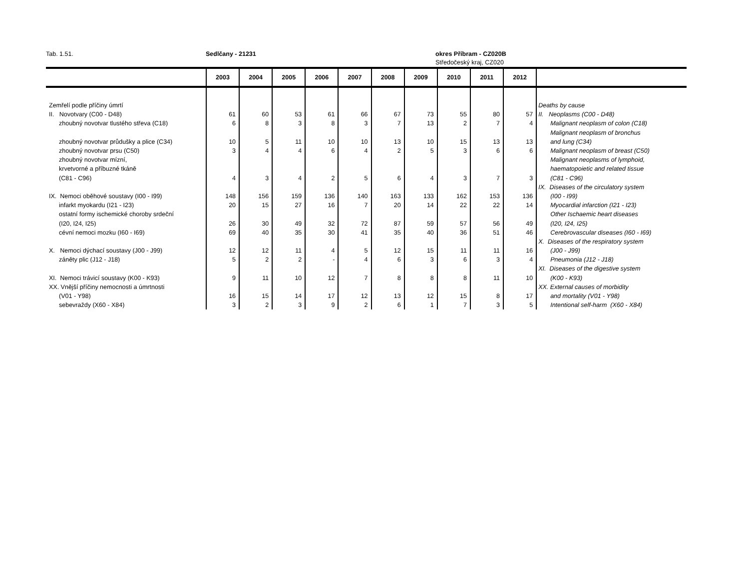Tab. 1.51. Sedlčany - 21231 okres Příbram - CZ020B
Středočeský kraj, CZ020
| | 2003 | 2004 | 2005 | 2006 | 2007 | 2008 | 2009 | 2010 | 2011 | 2012 | |
| --- | --- | --- | --- | --- | --- | --- | --- | --- | --- | --- | --- |
| Zemřelí podle příčiny úmrtí | | | | | | | | | | | Deaths by cause |
| II. Novotvary (C00 - D48) | 61 | 60 | 53 | 61 | 66 | 67 | 73 | 55 | 80 | 57 | II. Neoplasms (C00 - D48) |
| zhoubný novotvar tlustého střeva (C18) | 6 | 8 | 3 | 8 | 3 | 7 | 13 | 2 | 7 | 4 | Malignant neoplasm of colon (C18) |
| | | | | | | | | | | | Malignant neoplasm of bronchus |
| zhoubný novotvar průdušky a plice (C34) | 10 | 5 | 11 | 10 | 10 | 13 | 10 | 15 | 13 | 13 | and lung (C34) |
| zhoubný novotvar prsu (C50) | 3 | 4 | 4 | 6 | 4 | 2 | 5 | 3 | 6 | 6 | Malignant neoplasm of breast (C50) |
| zhoubný novotvar mízní, | | | | | | | | | | | Malignant neoplasms of lymphoid, |
| krvetvorné a příbuzné tkáně | | | | | | | | | | | haematopoietic and related tissue |
| (C81 - C96) | 4 | 3 | 4 | 2 | 5 | 6 | 4 | 3 | 7 | 3 | (C81 - C96) |
| | | | | | | | | | | | IX. Diseases of the circulatory system |
| IX. Nemoci oběhové soustavy (I00 - I99) | 148 | 156 | 159 | 136 | 140 | 163 | 133 | 162 | 153 | 136 | (I00 - I99) |
| infarkt myokardu (I21 - I23) | 20 | 15 | 27 | 16 | 7 | 20 | 14 | 22 | 22 | 14 | Myocardial infarction (I21 - I23) |
| ostatní formy ischemické choroby srdeční | | | | | | | | | | | Other Ischaemic heart diseases |
| (I20, I24, I25) | 26 | 30 | 49 | 32 | 72 | 87 | 59 | 57 | 56 | 49 | (I20, I24, I25) |
| cévní nemoci mozku (I60 - I69) | 69 | 40 | 35 | 30 | 41 | 35 | 40 | 36 | 51 | 46 | Cerebrovascular diseases (I60 - I69) |
| | | | | | | | | | | | X. Diseases of the respiratory system |
| X. Nemoci dýchací soustavy (J00 - J99) | 12 | 12 | 11 | 4 | 5 | 12 | 15 | 11 | 11 | 16 | (J00 - J99) |
| záněty plic (J12 - J18) | 5 | 2 | 2 | - | 4 | 6 | 3 | 6 | 3 | 4 | Pneumonia (J12 - J18) |
| | | | | | | | | | | | XI. Diseases of the digestive system |
| XI. Nemoci trávicí soustavy (K00 - K93) | 9 | 11 | 10 | 12 | 7 | 8 | 8 | 8 | 11 | 10 | (K00 - K93) |
| XX. Vnější příčiny nemocnosti a úmrtnosti | | | | | | | | | | | XX. External causes of morbidity |
| (V01 - Y98) | 16 | 15 | 14 | 17 | 12 | 13 | 12 | 15 | 8 | 17 | and mortality (V01 - Y98) |
| sebevraždy (X60 - X84) | 3 | 2 | 3 | 9 | 2 | 6 | 1 | 7 | 3 | 5 | Intentional self-harm (X60 - X84) |